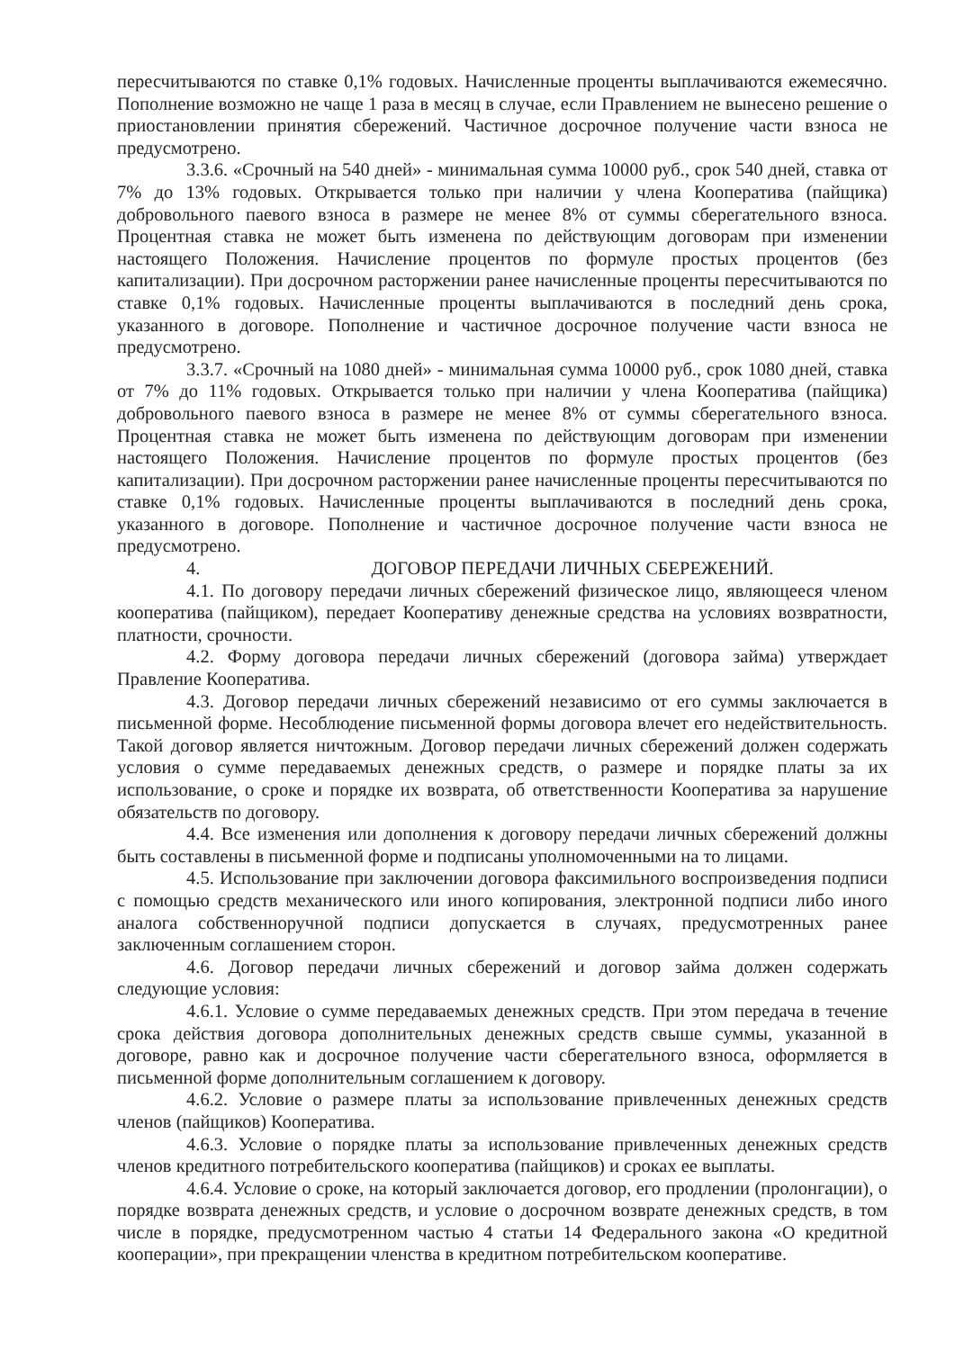пересчитываются по ставке 0,1% годовых. Начисленные проценты выплачиваются ежемесячно. Пополнение возможно не чаще 1 раза в месяц в случае, если Правлением не вынесено решение о приостановлении принятия сбережений. Частичное досрочное получение части взноса не предусмотрено.
3.3.6. «Срочный на 540 дней» - минимальная сумма 10000 руб., срок 540 дней, ставка от 7% до 13% годовых. Открывается только при наличии у члена Кооператива (пайщика) добровольного паевого взноса в размере не менее 8% от суммы сберегательного взноса. Процентная ставка не может быть изменена по действующим договорам при изменении настоящего Положения. Начисление процентов по формуле простых процентов (без капитализации). При досрочном расторжении ранее начисленные проценты пересчитываются по ставке 0,1% годовых. Начисленные проценты выплачиваются в последний день срока, указанного в договоре. Пополнение и частичное досрочное получение части взноса не предусмотрено.
3.3.7. «Срочный на 1080 дней» - минимальная сумма 10000 руб., срок 1080 дней, ставка от 7% до 11% годовых. Открывается только при наличии у члена Кооператива (пайщика) добровольного паевого взноса в размере не менее 8% от суммы сберегательного взноса. Процентная ставка не может быть изменена по действующим договорам при изменении настоящего Положения. Начисление процентов по формуле простых процентов (без капитализации). При досрочном расторжении ранее начисленные проценты пересчитываются по ставке 0,1% годовых. Начисленные проценты выплачиваются в последний день срока, указанного в договоре. Пополнение и частичное досрочное получение части взноса не предусмотрено.
4. ДОГОВОР ПЕРЕДАЧИ ЛИЧНЫХ СБЕРЕЖЕНИЙ.
4.1. По договору передачи личных сбережений физическое лицо, являющееся членом кооператива (пайщиком), передает Кооперативу денежные средства на условиях возвратности, платности, срочности.
4.2. Форму договора передачи личных сбережений (договора займа) утверждает Правление Кооператива.
4.3. Договор передачи личных сбережений независимо от его суммы заключается в письменной форме. Несоблюдение письменной формы договора влечет его недействительность. Такой договор является ничтожным. Договор передачи личных сбережений должен содержать условия о сумме передаваемых денежных средств, о размере и порядке платы за их использование, о сроке и порядке их возврата, об ответственности Кооператива за нарушение обязательств по договору.
4.4. Все изменения или дополнения к договору передачи личных сбережений должны быть составлены в письменной форме и подписаны уполномоченными на то лицами.
4.5. Использование при заключении договора факсимильного воспроизведения подписи с помощью средств механического или иного копирования, электронной подписи либо иного аналога собственноручной подписи допускается в случаях, предусмотренных ранее заключенным соглашением сторон.
4.6. Договор передачи личных сбережений и договор займа должен содержать следующие условия:
4.6.1. Условие о сумме передаваемых денежных средств. При этом передача в течение срока действия договора дополнительных денежных средств свыше суммы, указанной в договоре, равно как и досрочное получение части сберегательного взноса, оформляется в письменной форме дополнительным соглашением к договору.
4.6.2. Условие о размере платы за использование привлеченных денежных средств членов (пайщиков) Кооператива.
4.6.3. Условие о порядке платы за использование привлеченных денежных средств членов кредитного потребительского кооператива (пайщиков) и сроках ее выплаты.
4.6.4. Условие о сроке, на который заключается договор, его продлении (пролонгации), о порядке возврата денежных средств, и условие о досрочном возврате денежных средств, в том числе в порядке, предусмотренном частью 4 статьи 14 Федерального закона «О кредитной кооперации», при прекращении членства в кредитном потребительском кооперативе.